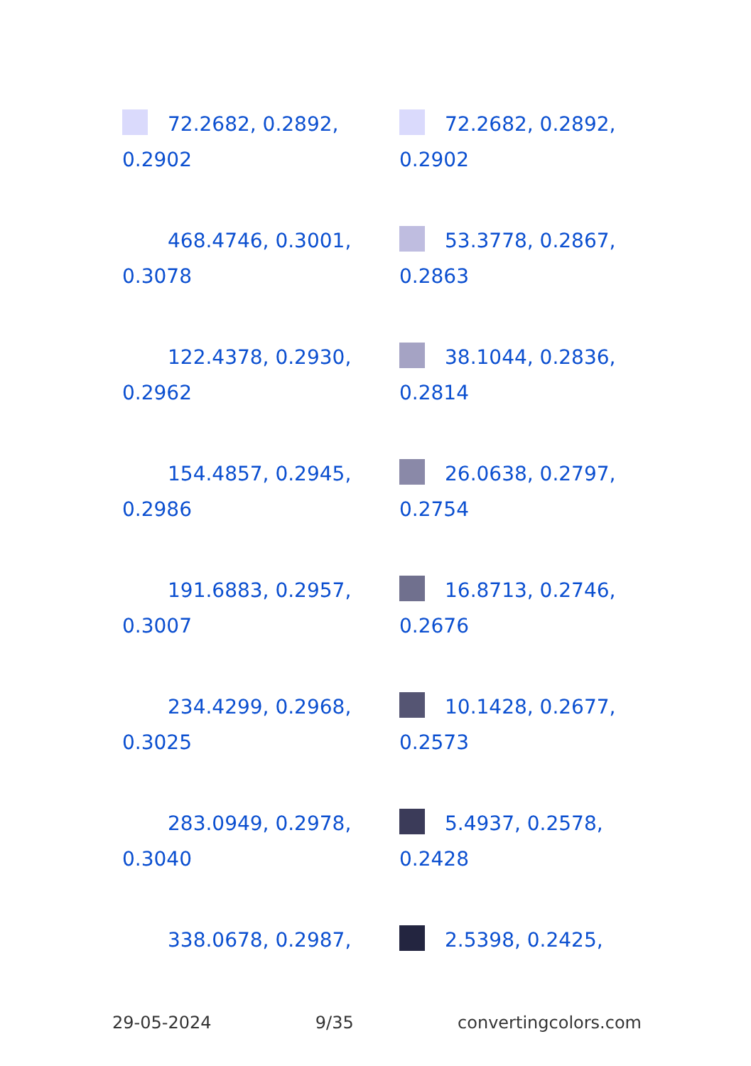72.2682, 0.2892,
0.2902
72.2682, 0.2892,
0.2902
468.4746, 0.3001,
0.3078
53.3778, 0.2867,
0.2863
122.4378, 0.2930,
0.2962
38.1044, 0.2836,
0.2814
154.4857, 0.2945,
0.2986
26.0638, 0.2797,
0.2754
191.6883, 0.2957,
0.3007
16.8713, 0.2746,
0.2676
234.4299, 0.2968,
0.3025
10.1428, 0.2677,
0.2573
283.0949, 0.2978,
0.3040
5.4937, 0.2578,
0.2428
338.0678, 0.2987,
2.5398, 0.2425,
29-05-2024 9/35 convertingcolors.com